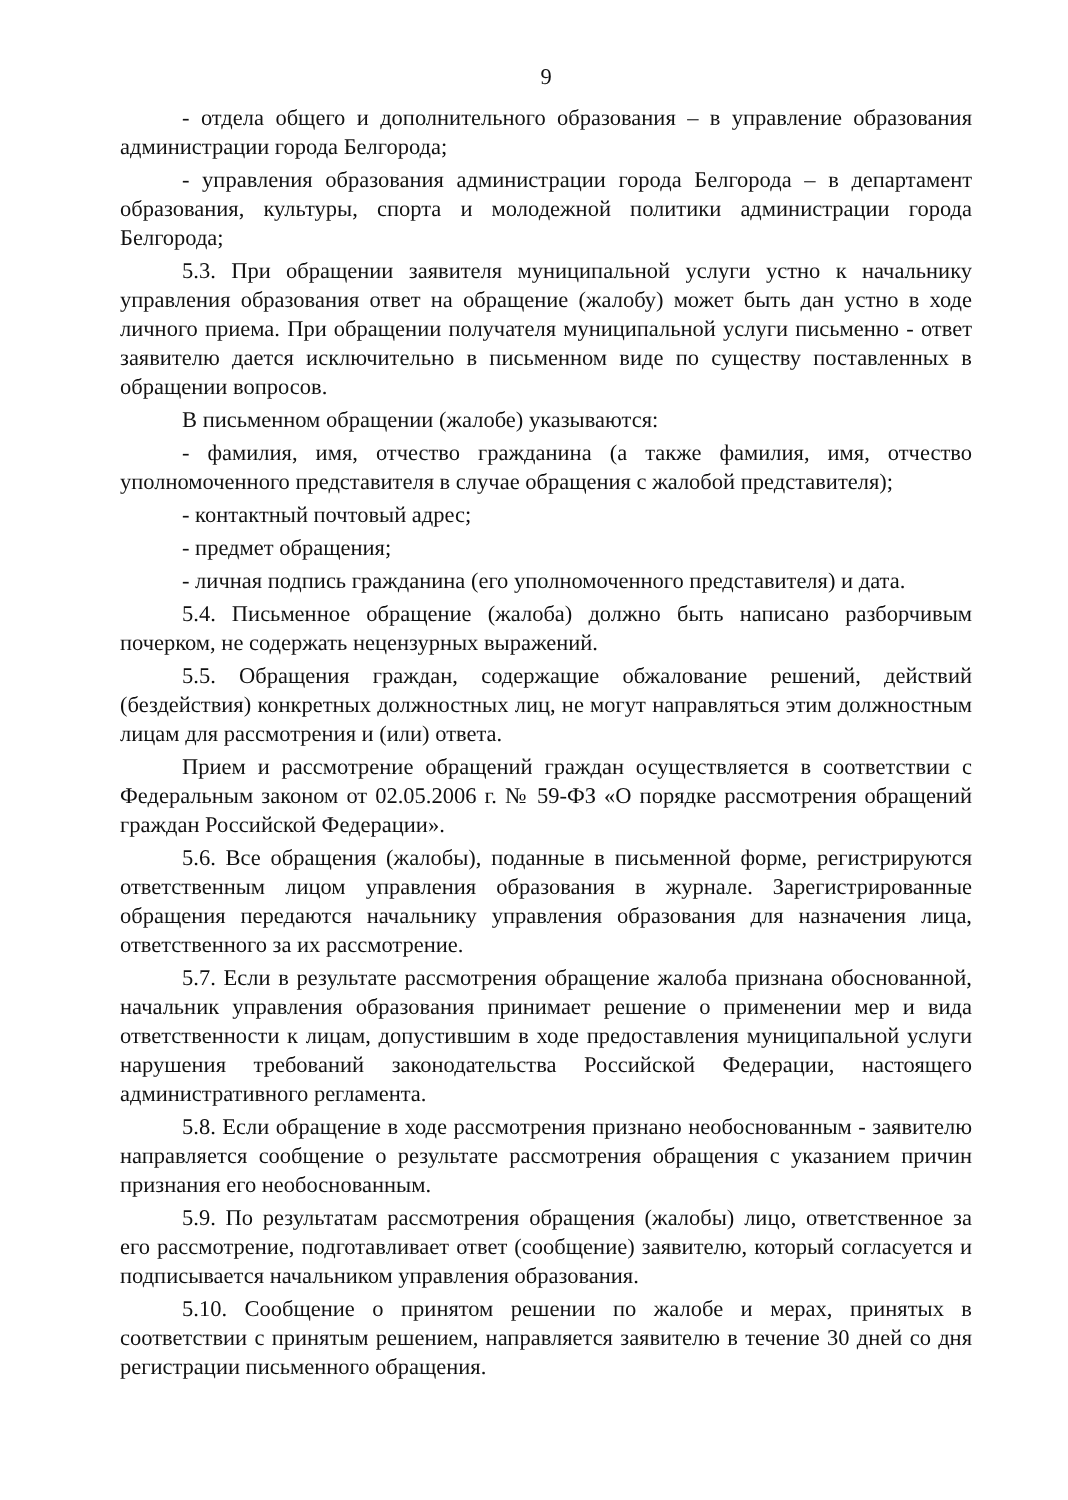9
- отдела общего и дополнительного образования – в управление образования администрации города Белгорода;
- управления образования администрации города Белгорода – в департамент образования, культуры, спорта и молодежной политики администрации города Белгорода;
5.3. При обращении заявителя муниципальной услуги устно к начальнику управления образования ответ на обращение (жалобу) может быть дан устно в ходе личного приема. При обращении получателя муниципальной услуги письменно - ответ заявителю дается исключительно в письменном виде по существу поставленных в обращении вопросов.
В письменном обращении (жалобе) указываются:
- фамилия, имя, отчество гражданина (а также фамилия, имя, отчество уполномоченного представителя в случае обращения с жалобой представителя);
- контактный почтовый адрес;
- предмет обращения;
- личная подпись гражданина (его уполномоченного представителя) и дата.
5.4. Письменное обращение (жалоба) должно быть написано разборчивым почерком, не содержать нецензурных выражений.
5.5. Обращения граждан, содержащие обжалование решений, действий (бездействия) конкретных должностных лиц, не могут направляться этим должностным лицам для рассмотрения и (или) ответа.
Прием и рассмотрение обращений граждан осуществляется в соответствии с Федеральным законом от 02.05.2006 г. № 59-ФЗ «О порядке рассмотрения обращений граждан Российской Федерации».
5.6. Все обращения (жалобы), поданные в письменной форме, регистрируются ответственным лицом управления образования в журнале. Зарегистрированные обращения передаются начальнику управления образования для назначения лица, ответственного за их рассмотрение.
5.7. Если в результате рассмотрения обращение жалоба признана обоснованной, начальник управления образования принимает решение о применении мер и вида ответственности к лицам, допустившим в ходе предоставления муниципальной услуги нарушения требований законодательства Российской Федерации, настоящего административного регламента.
5.8. Если обращение в ходе рассмотрения признано необоснованным - заявителю направляется сообщение о результате рассмотрения обращения с указанием причин признания его необоснованным.
5.9. По результатам рассмотрения обращения (жалобы) лицо, ответственное за его рассмотрение, подготавливает ответ (сообщение) заявителю, который согласуется и подписывается начальником управления образования.
5.10. Сообщение о принятом решении по жалобе и мерах, принятых в соответствии с принятым решением, направляется заявителю в течение 30 дней со дня регистрации письменного обращения.